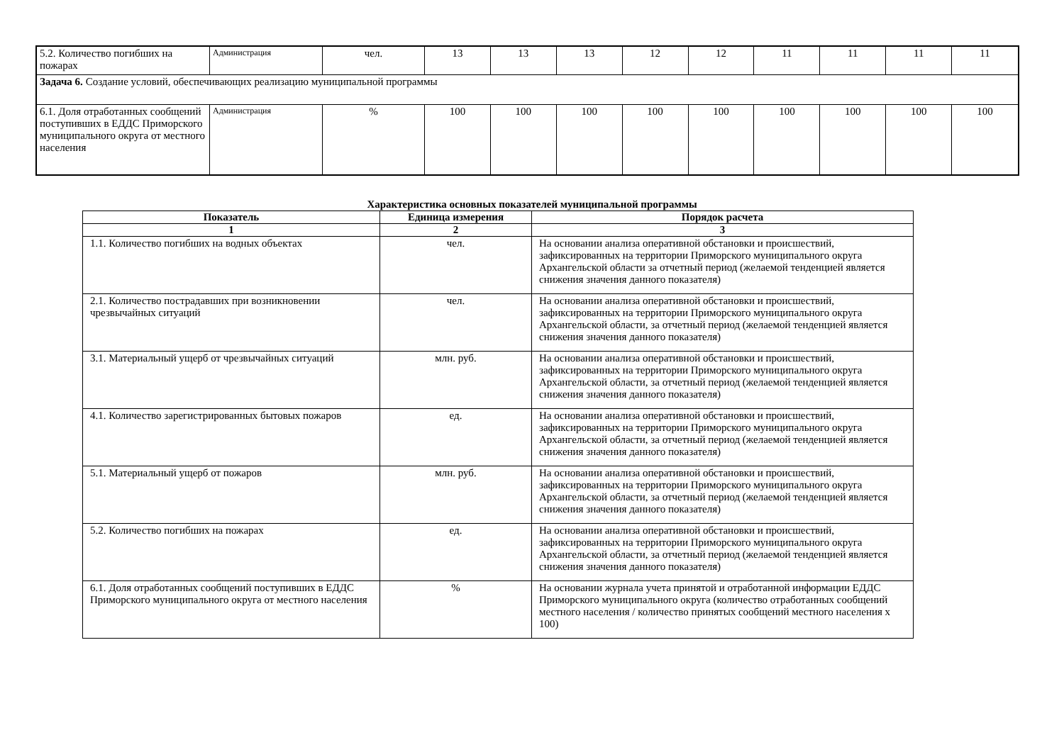| 5.2. Количество погибших на пожарах | Администрация | чел. | 13 | 13 | 13 | 12 | 12 | 11 | 11 | 11 | 11 |
| Задача 6. Создание условий, обеспечивающих реализацию муниципальной программы | | | | | | | | | | | |
| 6.1. Доля отработанных сообщений поступивших в ЕДДС Приморского муниципального округа от местного населения | Администрация | % | 100 | 100 | 100 | 100 | 100 | 100 | 100 | 100 | 100 |
Характеристика основных показателей муниципальной программы
| Показатель | Единица измерения | Порядок расчета |
| --- | --- | --- |
| 1 | 2 | 3 |
| 1.1. Количество погибших на водных объектах | чел. | На основании анализа оперативной обстановки и происшествий, зафиксированных на территории Приморского муниципального округа Архангельской области за отчетный период (желаемой тенденцией является снижения значения данного показателя) |
| 2.1. Количество пострадавших при возникновении чрезвычайных ситуаций | чел. | На основании анализа оперативной обстановки и происшествий, зафиксированных на территории Приморского муниципального округа Архангельской области, за отчетный период (желаемой тенденцией является снижения значения данного показателя) |
| 3.1. Материальный ущерб от чрезвычайных ситуаций | млн. руб. | На основании анализа оперативной обстановки и происшествий, зафиксированных на территории Приморского муниципального округа Архангельской области, за отчетный период (желаемой тенденцией является снижения значения данного показателя) |
| 4.1. Количество зарегистрированных бытовых пожаров | ед. | На основании анализа оперативной обстановки и происшествий, зафиксированных на территории Приморского муниципального округа Архангельской области, за отчетный период (желаемой тенденцией является снижения значения данного показателя) |
| 5.1. Материальный ущерб от пожаров | млн. руб. | На основании анализа оперативной обстановки и происшествий, зафиксированных на территории Приморского муниципального округа Архангельской области, за отчетный период (желаемой тенденцией является снижения значения данного показателя) |
| 5.2. Количество погибших на пожарах | ед. | На основании анализа оперативной обстановки и происшествий, зафиксированных на территории Приморского муниципального округа Архангельской области, за отчетный период (желаемой тенденцией является снижения значения данного показателя) |
| 6.1. Доля отработанных сообщений поступивших в ЕДДС Приморского муниципального округа от местного населения | % | На основании журнала учета принятой и отработанной информации ЕДДС Приморского муниципального округа (количество отработанных сообщений местного населения / количество принятых сообщений местного населения х 100) |